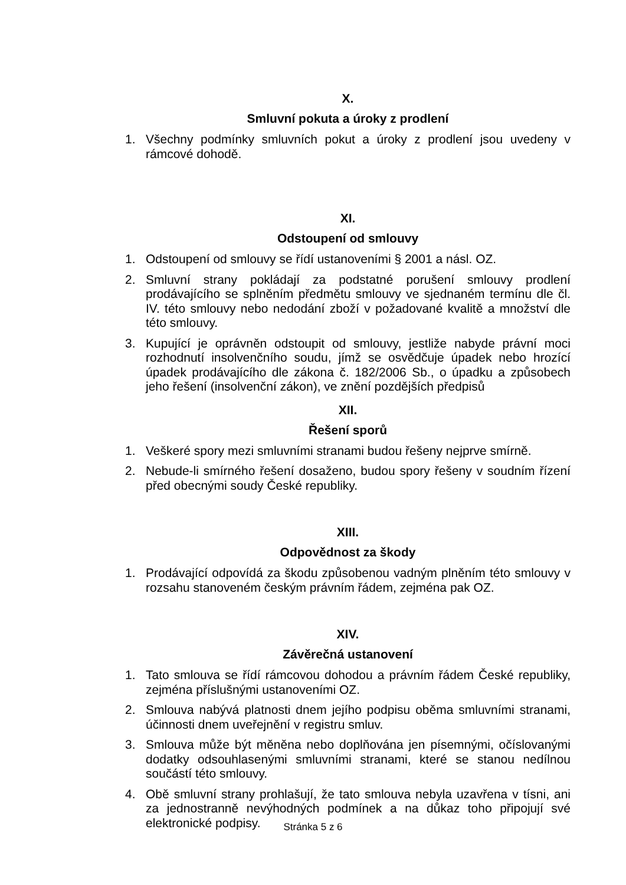X.
Smluvní pokuta a úroky z prodlení
1. Všechny podmínky smluvních pokut a úroky z prodlení jsou uvedeny v rámcové dohodě.
XI.
Odstoupení od smlouvy
1. Odstoupení od smlouvy se řídí ustanoveními § 2001 a násl. OZ.
2. Smluvní strany pokládají za podstatné porušení smlouvy prodlení prodávajícího se splněním předmětu smlouvy ve sjednaném termínu dle čl. IV. této smlouvy nebo nedodání zboží v požadované kvalitě a množství dle této smlouvy.
3. Kupující je oprávněn odstoupit od smlouvy, jestliže nabyde právní moci rozhodnutí insolvenčního soudu, jímž se osvědčuje úpadek nebo hrozící úpadek prodávajícího dle zákona č. 182/2006 Sb., o úpadku a způsobech jeho řešení (insolvenční zákon), ve znění pozdějších předpisů
XII.
Řešení sporů
1. Veškeré spory mezi smluvními stranami budou řešeny nejprve smírně.
2. Nebude-li smírného řešení dosaženo, budou spory řešeny v soudním řízení před obecnými soudy České republiky.
XIII.
Odpovědnost za škody
1. Prodávající odpovídá za škodu způsobenou vadným plněním této smlouvy v rozsahu stanoveném českým právním řádem, zejména pak OZ.
XIV.
Závěrečná ustanovení
1. Tato smlouva se řídí rámcovou dohodou a právním řádem České republiky, zejména příslušnými ustanoveními OZ.
2. Smlouva nabývá platnosti dnem jejího podpisu oběma smluvními stranami, účinnosti dnem uveřejnění v registru smluv.
3. Smlouva může být měněna nebo doplňována jen písemnými, očíslovanými dodatky odsouhlasenými smluvními stranami, které se stanou nedílnou součástí této smlouvy.
4. Obě smluvní strany prohlašují, že tato smlouva nebyla uzavřena v tísni, ani za jednostranně nevýhodných podmínek a na důkaz toho připojují své elektronické podpisy.
Stránka 5 z 6